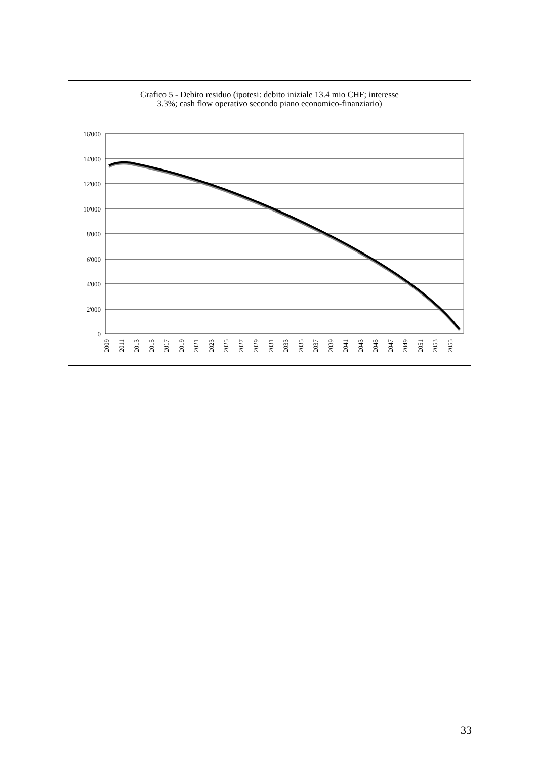Grafico 5 - Debito residuo (ipotesi: debito iniziale 13.4 mio CHF; interesse
3.3%; cash flow operativo secondo piano economico-finanziario)
16'000
14'000
12'000
10'000
8'000
6'000
4'000
2'000
0
2009
2011
2013
2015
2017
2019
2021
2023
2025
2027
2029
2031
2033
2035
2037
2039
2041
2043
2045
2047
2049
2051
2053
2055
33